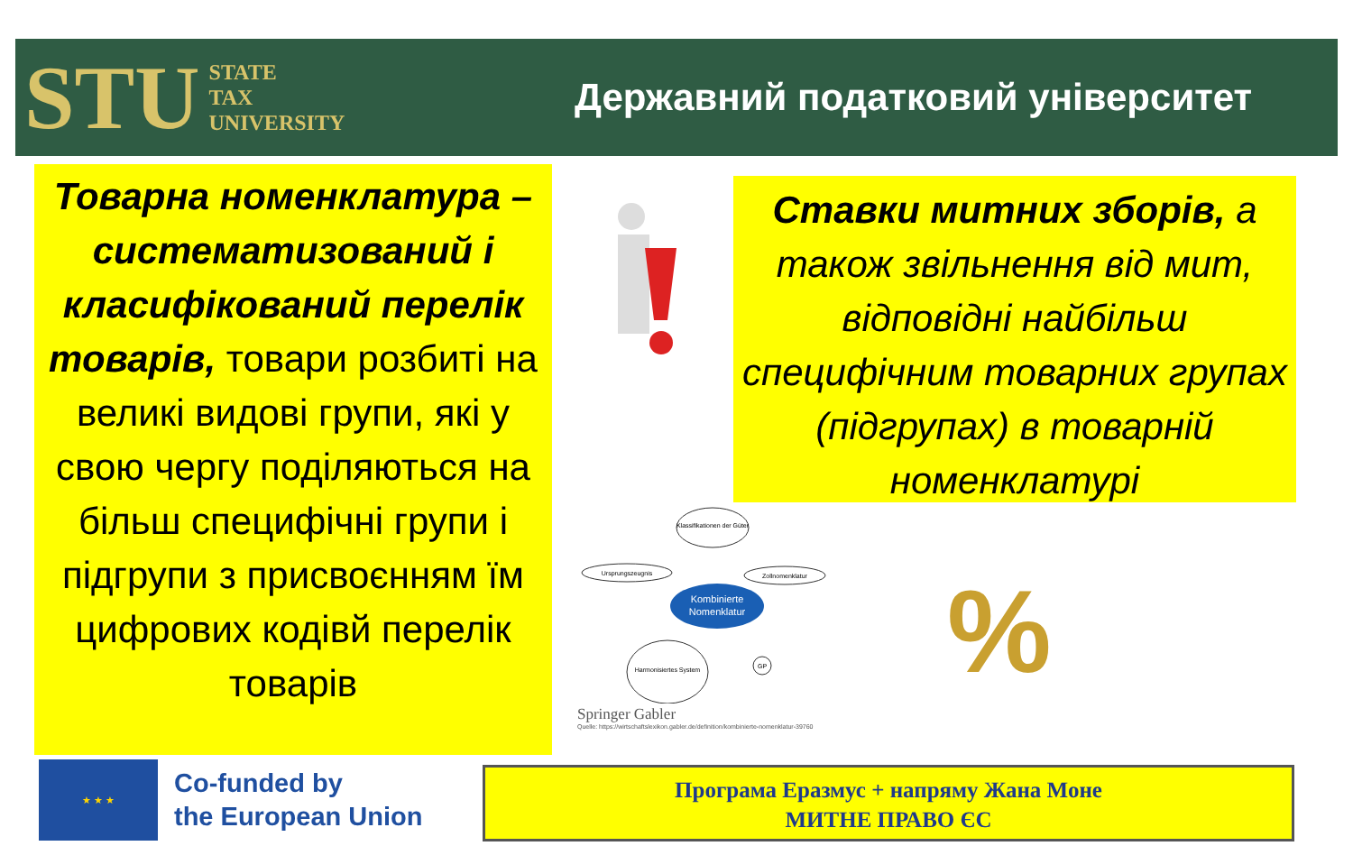STU STATE
TAX
UNIVERSITY
Державний податковий університет
Товарна номенклатура – систематизований і класифікований перелік товарів, товари розбиті на великі видові групи, які у свою чергу поділяються на більш специфічні групи і підгрупи з присвоєнням їм цифрових кодівй перелік товарів
Ставки митних зборів, а також звільнення від мит, відповідні найбільш специфічним товарних групах (підгрупах) в товарній номенклатурі
Kombinierte
Nomenklatur
Klassifikationen der Güter
Ursprungszeugnis
Zollnomenklatur
Harmonisiertes System
GP
Springer Gabler
Quelle: https://wirtschaftslexikon.gabler.de/definition/kombinierte-nomenklatur-39760
%
★ ★ ★
Co-funded by
the European Union
Програма Еразмус + напряму Жана Моне
МИТНЕ ПРАВО ЄС